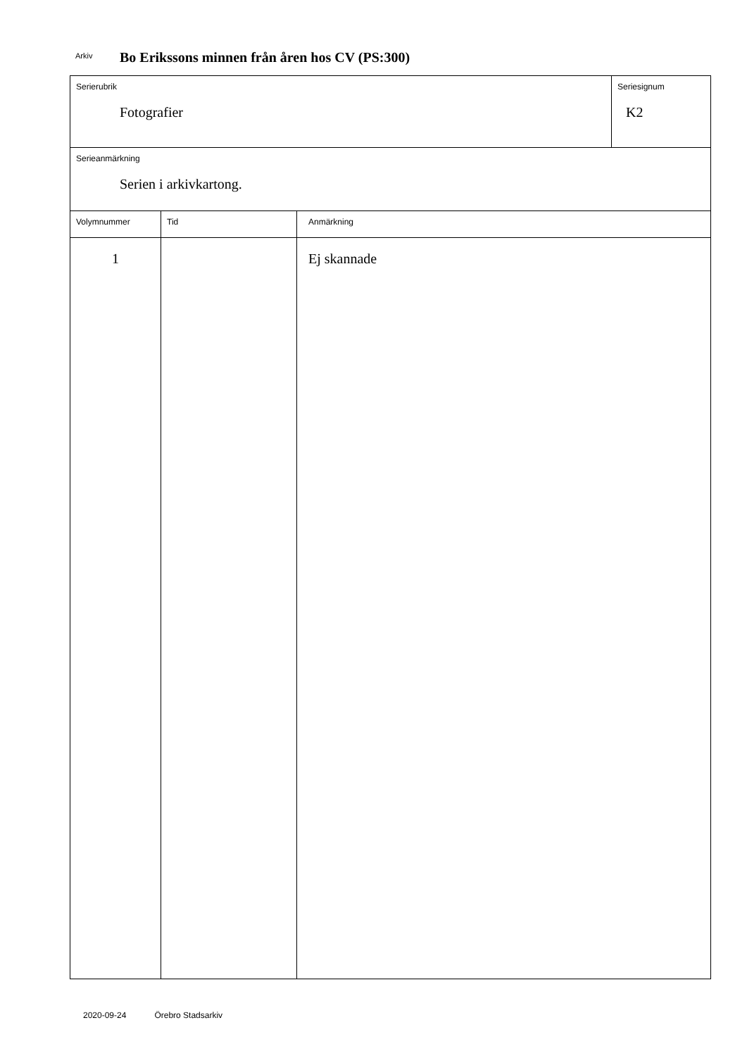Arkiv Bo Erikssons minnen från åren hos CV (PS:300)
Serierubrik
Fotografier
Seriesignum
K2
Serieanmärkning
Serien i arkivkartong.
| Volymnummer | Tid | Anmärkning |
| --- | --- | --- |
| 1 | | Ej skannade |
2020-09-24 Örebro Stadsarkiv